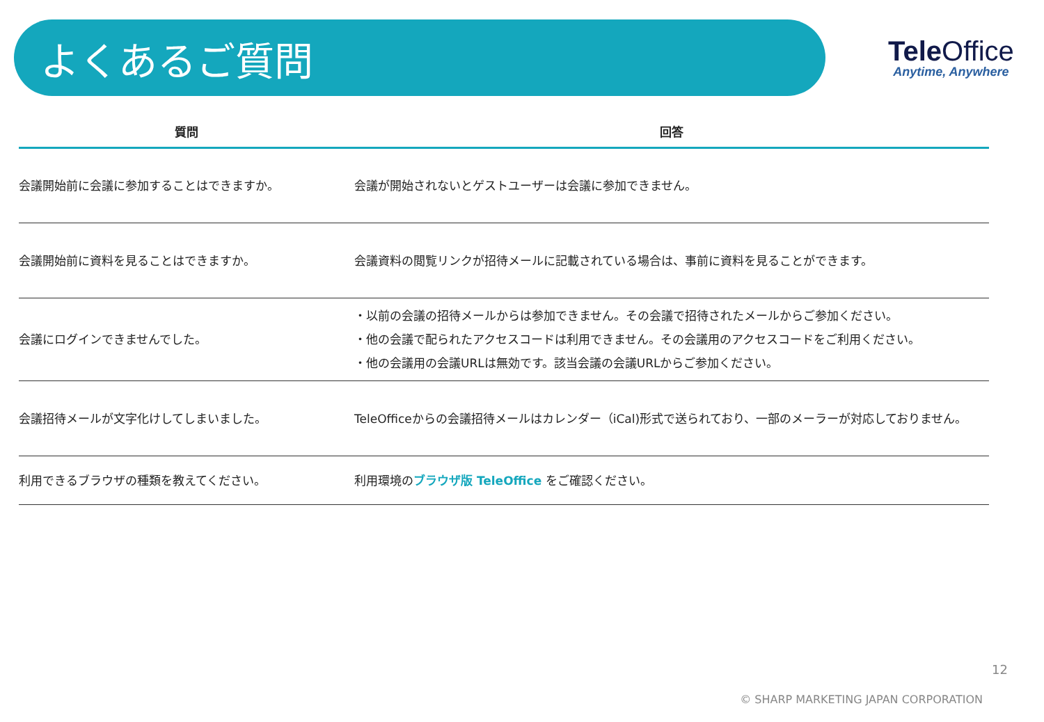よくあるご質問
Tele Office
Anytime, Anywhere
| 質問 | 回答 |
| --- | --- |
| 会議開始前に会議に参加することはできますか。 | 会議が開始されないとゲストユーザーは会議に参加できません。 |
| 会議開始前に資料を見ることはできますか。 | 会議資料の閲覧リンクが招待メールに記載されている場合は、事前に資料を見ることができます。 |
| 会議にログインできませんでした。 | ・以前の会議の招待メールからは参加できません。その会議で招待されたメールからご参加ください。 ・他の会議で配られたアクセスコードは利用できません。その会議用のアクセスコードをご利用ください。 ・他の会議用の会議URLは無効です。該当会議の会議URLからご参加ください。 |
| 会議招待メールが文字化けしてしまいました。 | TeleOfficeからの会議招待メールはカレンダー（iCal)形式で送られており、一部のメーラーが対応しておりません。 |
| 利用できるブラウザの種類を教えてください。 | 利用環境の ブラウザ版 TeleOffice をご確認ください。 |
12
© SHARP MARKETING JAPAN CORPORATION